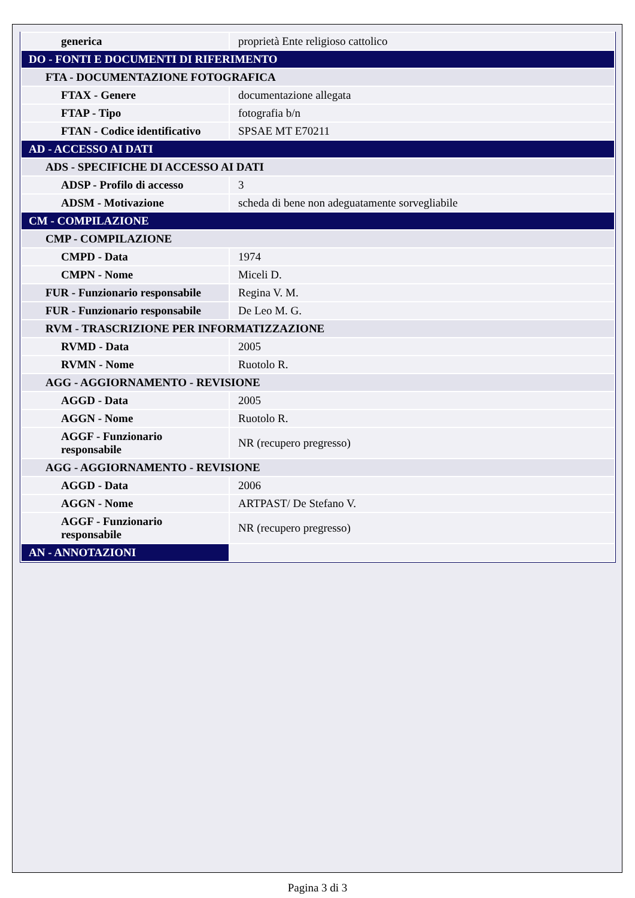| generica | proprietà Ente religioso cattolico |
| DO - FONTI E DOCUMENTI DI RIFERIMENTO | |
| FTA - DOCUMENTAZIONE FOTOGRAFICA | |
| FTAX - Genere | documentazione allegata |
| FTAP - Tipo | fotografia b/n |
| FTAN - Codice identificativo | SPSAE MT E70211 |
| AD - ACCESSO AI DATI | |
| ADS - SPECIFICHE DI ACCESSO AI DATI | |
| ADSP - Profilo di accesso | 3 |
| ADSM - Motivazione | scheda di bene non adeguatamente sorvegliabile |
| CM - COMPILAZIONE | |
| CMP - COMPILAZIONE | |
| CMPD - Data | 1974 |
| CMPN - Nome | Miceli D. |
| FUR - Funzionario responsabile | Regina V. M. |
| FUR - Funzionario responsabile | De Leo M. G. |
| RVM - TRASCRIZIONE PER INFORMATIZZAZIONE | |
| RVMD - Data | 2005 |
| RVMN - Nome | Ruotolo R. |
| AGG - AGGIORNAMENTO - REVISIONE | |
| AGGD - Data | 2005 |
| AGGN - Nome | Ruotolo R. |
| AGGF - Funzionario responsabile | NR (recupero pregresso) |
| AGG - AGGIORNAMENTO - REVISIONE | |
| AGGD - Data | 2006 |
| AGGN - Nome | ARTPAST/ De Stefano V. |
| AGGF - Funzionario responsabile | NR (recupero pregresso) |
| AN - ANNOTAZIONI | |
Pagina 3 di 3